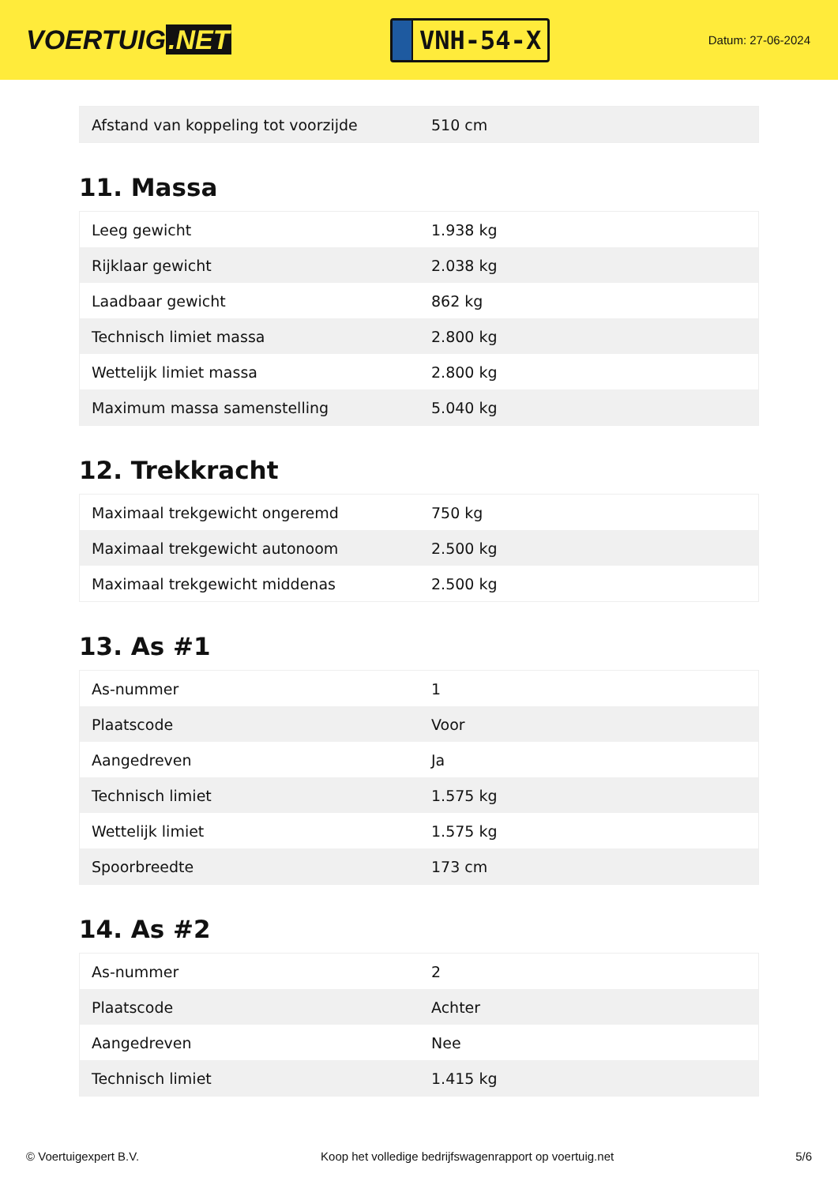VOERTUIG.NET
VNH-54-X
Datum: 27-06-2024
| Afstand van koppeling tot voorzijde | 510 cm |
11. Massa
| Leeg gewicht | 1.938 kg |
| Rijklaar gewicht | 2.038 kg |
| Laadbaar gewicht | 862 kg |
| Technisch limiet massa | 2.800 kg |
| Wettelijk limiet massa | 2.800 kg |
| Maximum massa samenstelling | 5.040 kg |
12. Trekkracht
| Maximaal trekgewicht ongeremd | 750 kg |
| Maximaal trekgewicht autonoom | 2.500 kg |
| Maximaal trekgewicht middenas | 2.500 kg |
13. As #1
| As-nummer | 1 |
| Plaatscode | Voor |
| Aangedreven | Ja |
| Technisch limiet | 1.575 kg |
| Wettelijk limiet | 1.575 kg |
| Spoorbreedte | 173 cm |
14. As #2
| As-nummer | 2 |
| Plaatscode | Achter |
| Aangedreven | Nee |
| Technisch limiet | 1.415 kg |
© Voertuigexpert B.V. Koop het volledige bedrijfswagenrapport op voertuig.net 5/6